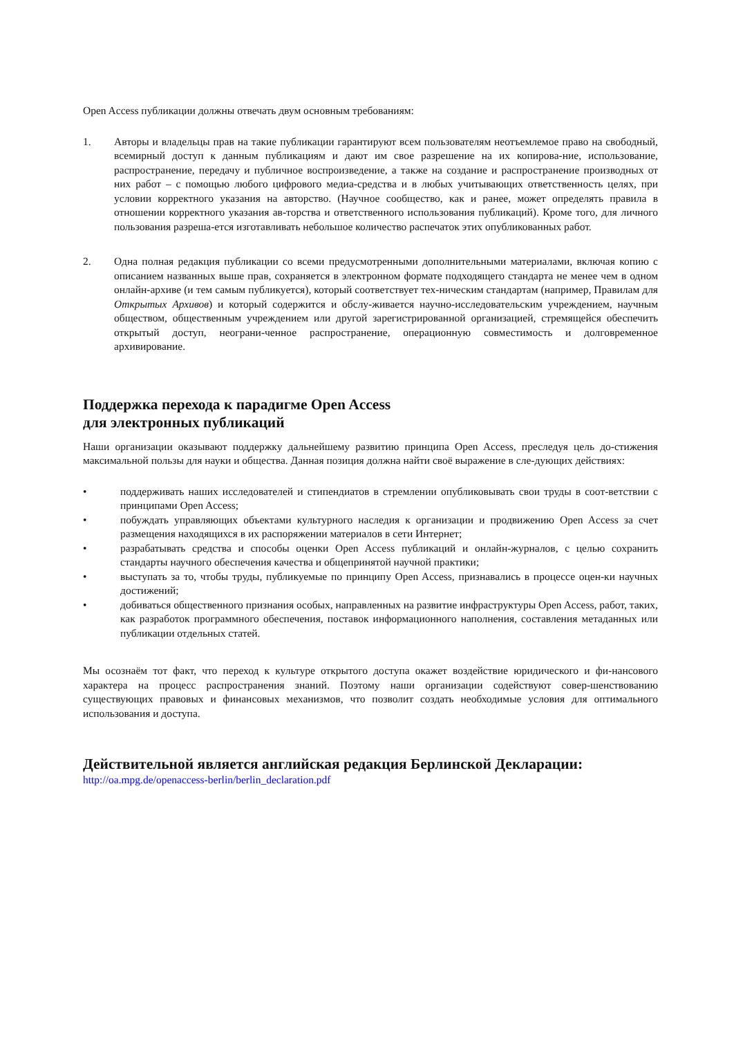Open Access публикации должны отвечать двум основным требованиям:
1. Авторы и владельцы прав на такие публикации гарантируют всем пользователям неотъемлемое право на свободный, всемирный доступ к данным публикациям и дают им свое разрешение на их копирова-ние, использование, распространение, передачу и публичное воспроизведение, а также на создание и распространение производных от них работ – с помощью любого цифрового медиа-средства и в любых учитывающих ответственность целях, при условии корректного указания на авторство. (Научное сообщество, как и ранее, может определять правила в отношении корректного указания ав-торства и ответственного использования публикаций). Кроме того, для личного пользования разреша-ется изготавливать небольшое количество распечаток этих опубликованных работ.
2. Одна полная редакция публикации со всеми предусмотренными дополнительными материалами, включая копию с описанием названных выше прав, сохраняется в электронном формате подходящего стандарта не менее чем в одном онлайн-архиве (и тем самым публикуется), который соответствует тех-ническим стандартам (например, Правилам для Открытых Архивов) и который содержится и обслу-живается научно-исследовательским учреждением, научным обществом, общественным учреждением или другой зарегистрированной организацией, стремящейся обеспечить открытый доступ, неограни-ченное распространение, операционную совместимость и долговременное архивирование.
Поддержка перехода к парадигме Open Access
для электронных публикаций
Наши организации оказывают поддержку дальнейшему развитию принципа Open Access, преследуя цель до-стижения максимальной пользы для науки и общества. Данная позиция должна найти своё выражение в сле-дующих действиях:
• поддерживать наших исследователей и стипендиатов в стремлении опубликовывать свои труды в соот-ветствии с принципами Open Access;
• побуждать управляющих объектами культурного наследия к организации и продвижению Open Access за счет размещения находящихся в их распоряжении материалов в сети Интернет;
• разрабатывать средства и способы оценки Open Access публикаций и онлайн-журналов, с целью сохранить стандарты научного обеспечения качества и общепринятой научной практики;
• выступать за то, чтобы труды, публикуемые по принципу Open Access, признавались в процессе оцен-ки научных достижений;
• добиваться общественного признания особых, направленных на развитие инфраструктуры Open Access, работ, таких, как разработок программного обеспечения, поставок информационного наполнения, составления метаданных или публикации отдельных статей.
Мы осознаём тот факт, что переход к культуре открытого доступа окажет воздействие юридического и фи-нансового характера на процесс распространения знаний. Поэтому наши организации содействуют совер-шенствованию существующих правовых и финансовых механизмов, что позволит создать необходимые условия для оптимального использования и доступа.
Действительной является английская редакция Берлинской Декларации:
http://oa.mpg.de/openaccess-berlin/berlin_declaration.pdf